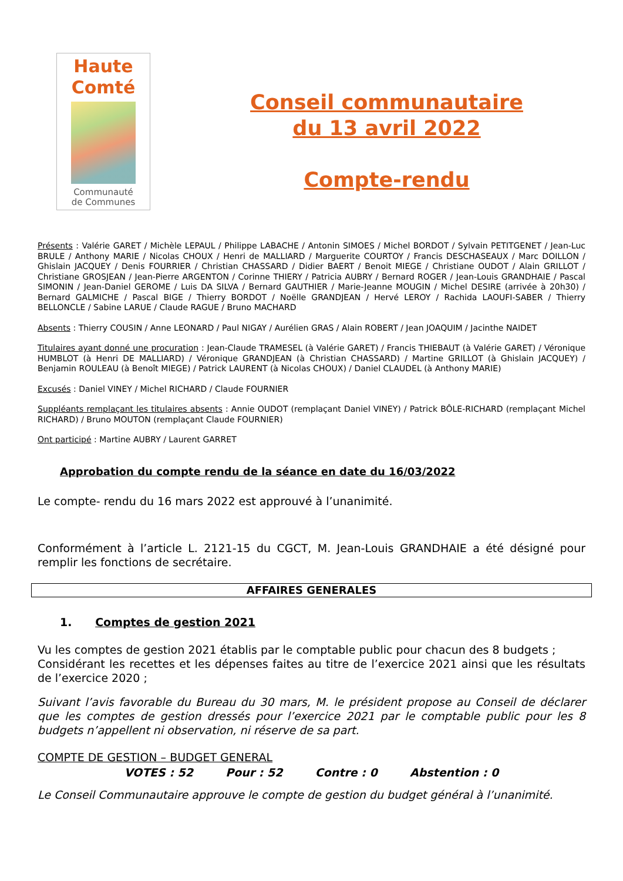Haute
Comté
Communauté
de Communes
Conseil communautaire
du 13 avril 2022
Compte-rendu
Présents : Valérie GARET / Michèle LEPAUL / Philippe LABACHE / Antonin SIMOES / Michel BORDOT / Sylvain PETITGENET / Jean-Luc BRULE / Anthony MARIE / Nicolas CHOUX / Henri de MALLIARD / Marguerite COURTOY / Francis DESCHASEAUX / Marc DOILLON / Ghislain JACQUEY / Denis FOURRIER / Christian CHASSARD / Didier BAERT / Benoit MIEGE / Christiane OUDOT / Alain GRILLOT / Christiane GROSJEAN / Jean-Pierre ARGENTON / Corinne THIERY / Patricia AUBRY / Bernard ROGER / Jean-Louis GRANDHAIE / Pascal SIMONIN / Jean-Daniel GEROME / Luis DA SILVA / Bernard GAUTHIER / Marie-Jeanne MOUGIN / Michel DESIRE (arrivée à 20h30) / Bernard GALMICHE / Pascal BIGE / Thierry BORDOT / Noëlle GRANDJEAN / Hervé LEROY / Rachida LAOUFI-SABER / Thierry BELLONCLE / Sabine LARUE / Claude RAGUE / Bruno MACHARD
Absents : Thierry COUSIN / Anne LEONARD / Paul NIGAY / Aurélien GRAS / Alain ROBERT / Jean JOAQUIM / Jacinthe NAIDET
Titulaires ayant donné une procuration : Jean-Claude TRAMESEL (à Valérie GARET) / Francis THIEBAUT (à Valérie GARET) / Véronique HUMBLOT (à Henri DE MALLIARD) / Véronique GRANDJEAN (à Christian CHASSARD) / Martine GRILLOT (à Ghislain JACQUEY) / Benjamin ROULEAU (à Benoît MIEGE) / Patrick LAURENT (à Nicolas CHOUX) / Daniel CLAUDEL (à Anthony MARIE)
Excusés : Daniel VINEY / Michel RICHARD / Claude FOURNIER
Suppléants remplaçant les titulaires absents : Annie OUDOT (remplaçant Daniel VINEY) / Patrick BÔLE-RICHARD (remplaçant Michel RICHARD) / Bruno MOUTON (remplaçant Claude FOURNIER)
Ont participé : Martine AUBRY / Laurent GARRET
Approbation du compte rendu de la séance en date du 16/03/2022
Le compte- rendu du 16 mars 2022 est approuvé à l’unanimité.
Conformément à l’article L. 2121-15 du CGCT, M. Jean-Louis GRANDHAIE a été désigné pour remplir les fonctions de secrétaire.
AFFAIRES GENERALES
1. Comptes de gestion 2021
Vu les comptes de gestion 2021 établis par le comptable public pour chacun des 8 budgets ;
Considérant les recettes et les dépenses faites au titre de l’exercice 2021 ainsi que les résultats de l’exercice 2020 ;
Suivant l’avis favorable du Bureau du 30 mars, M. le président propose au Conseil de déclarer que les comptes de gestion dressés pour l’exercice 2021 par le comptable public pour les 8 budgets n’appellent ni observation, ni réserve de sa part.
COMPTE DE GESTION – BUDGET GENERAL
VOTES : 52 Pour : 52 Contre : 0 Abstention : 0
Le Conseil Communautaire approuve le compte de gestion du budget général à l’unanimité.